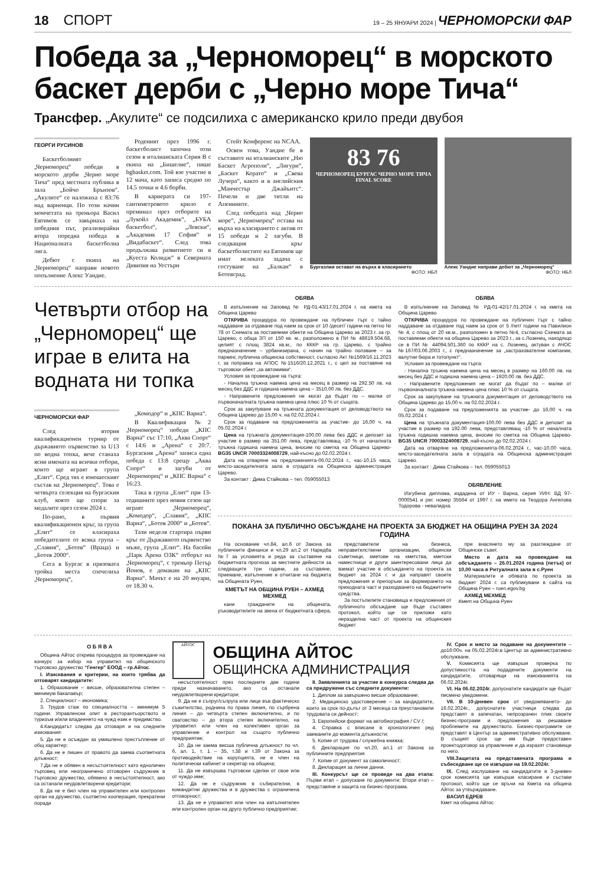18 СПОРТ
19 – 25 ЯНУАРИ 2024 | ЧЕРНОМОРСКИ ФАР
Победа за „Черноморец“ в морското баскет дерби с „Черно море Тича“
Трансфер. „Акулите“ се подсилиха с американско крило преди двубоя
ГЕОРГИ РУСИНОВ
Баскетболният „Черноморец“ победи в морското дерби „Черно море Тича“ пред местната публика в зала „Бойчо Брънзов“. „Акулите“ се наложиха с 83:76 над варненци. По този начин момчетата на треньора Васил Евтимов се завърнаха на победния път, реализирайки втора поредна победа в Националната баскетболна лига.
Дебют с екипа на „Черноморец“ направи новото попълнение Алекс Уандие.
Роденият през 1996 г. баскетболист започна този сезон в италианската Серия В с екипа на „Бишелие“, пише bgbasket.com. Той взе участие в 12 мача, като записа средно по 14.5 точки и 4.6 борби.
В кариерата си 197-сантиметровото крило е преминал през отборите на „Лукойл Академик“, „БУБА баскетбол“, „Левски“, „Академик 17 София“ и „Видабаскет“. След това продължава развитието си в „Куеста Колидж“ в Северната Дивизия на Уестърн
Стейт Конференс на NCAA.
Освен това, Уандие бе в съставите на италианските „Ню Баскет Агрополи“, „Лигури“, „Баскет Корато“ и „Свева Лучера“, както и в английския „Манчестър Джайънтс“. Печели и две титли на Апенините.
След победата над „Черно море“, „Черноморец“ остава на върха на класирането с актив от 15 победи и 2 загуби. В следващия кръг баскетболистите на Евтимов ще имат нелеката задача с гостуване на „Балкан“ в Ботевград.
83 76
ЧЕРНОМОРЕЦ БУРГАС ЧЕРНО МОРЕ ТИЧА FINAL SCORE
Бургазлии остават на върха в класирането
ФОТО: НБЛ
Алекс Уандие направи дебют за „Черноморец“
ФОТО: НБЛ
Четвърти отбор на „Черноморец“ ще играе в елита на водната ни топка
ЧЕРНОМОРСКИ ФАР
След втория квалификационен турнир от държавното първенство за U13 по водна топка, вече станаха ясни имената на всички отбори, които ще играят в група „Елит“. Сред тях е юношеският състав на „Черноморец“. Това е четвърта селекция на бургаския клуб, която ще спори за медалите през сезон 2024 г.
По-рано, в първия квалификационен кръг, за група „Елит“ се класираха победителите от всяка група – „Славия“, „Ботев“ (Враца) и „Ботев 2000“.
Сега в Бургас в призовата тройка места спечелиха „Черноморец“,
„Комодор“ и „КПС Варна“.
В Квалификация №2 „Черноморец“ победи „КПС Варна“ със 17:10, „Аква Спорт“ с 14:6 и „Арена“ с 20:7. Бургаския „Арена“ записа една победа с 13:8 срещу „Аква Спорт“ и загуби от „Черноморец“ и „КПС Варна“ с 16:23.
Така в група „Елит“ при 13-годишните през новия сезон ще играят „Черноморец“, „Комодор“, „Славия“, „КПС Варна“, „Ботев 2000“ и „Ботев“.
Тази неделя стартира първи кръг от Държавното първенство мъже, група „Елит“. На басейн „Парк Арена ОЗК“ отборът на „Черноморец“, с треньор Петър Йонов, е домакин на „КПС Варна“. Мачът е на 20 януари, от 18.30 ч.
ОБЯВА
В изпълнение на Заповед № РД-01-43/17.01.2024 г. на кмета на Община Царево
ОТКРИВА процедура по провеждане на публичен търг с тайно наддаване за отдаване под наем за срок от 10 /десет/ години на петно № 78 от Схемата за поставяеми обекти на Община Царево за 2023 г. за гр. Царево, с обща ЗП от 150 кв. м., разположено в ПИ № 48619.504.68, целият с площ 3824 кв.м., по КККР на гр. Царево, с трайно предназначение – урбанизирана, с начин на трайно ползване – за паркинг, публична общинска собственост, съгласно Акт №1569/16.11.2023 г. за поправка на АПОС №1516/20.12.2021 г., с цел за поставяне на търговски обект „за автомивки“.
Условия за провеждане на търга:
- Начална тръжна наемна цена на месец в размер на 292.50 лв. на месец без ДДС и годишна наемна цена – 3510.00 лв. без ДДС.
- Направените предложения не могат да бъдат по – малки от първоначалната тръжна наемна цена плюс 10 % от същата.
Срок за закупуване на тръжната документация от деловодството на Община Царево до 15,00 ч. на 02.02.2024 г.
Срок за подаване на предложенията за участие- до 16,00 ч. на 05.02.2024 г.
Цена на тръжната документация-100.00 лева без ДДС и депозит за участие в размер на 351.00 лева, представляващ -10 % от началната тръжна годишна наемна цена, вносим по сметка на Община Царево-BG35 UNCR 70003324008729, най-късно до 02.02.2024 г.
Дата на отваряне на предложенията-06.02.2024 г., час-10,15 часа, място-заседателната зала в сградата на Общинска администрация Царево.
За контакт : Дима Стайкова – тел. 059055013
ОБЯВА
В изпълнение на Заповед № РД-01-42/17.01.2024 г. на кмета на Община Царево
ОТКРИВА процедура по провеждане на публичен търг с тайно наддаване за отдаване под наем за срок от 5 /пет/ години на Павилион № 4, с площ от 20 кв.м., разположен в петно №4, съгласно Схемата за поставяеми обекти на община Царево за 2023 г., за с.Лозенец, находящо се в ПИ № 44094.501.360 по КККР на с. Лозенец, актуван с АЧОС №167/03.06.2003 г., с предназначение за „застрахователни компании, валутни бюра и тотопункт“.
Условия за провеждане на търга:
- Начална тръжна наемна цена на месец в размер на 160.00 лв. на месец без ДДС и годишна наемна цена – 1920.00 лв. без ДДС.
- Направените предложения не могат да бъдат по – малки от първоначалната тръжна наемна цена плюс 10 % от същата.
Срок за закупуване на тръжната документация от деловодството на Община Царево до 15,00 ч. на 02.02.2024 г.
Срок за подаване на предложенията за участие- до 16,00 ч. на 05.02.2024 г.
Цена на тръжната документация-100.00 лева без ДДС и депозит за участие в размер на 192.00 лева, представляващ -10 % от началната тръжна годишна наемна цена, вносим по сметка на Община Царево-BG35 UNCR 70003324008729, най-късно до 02.02.2024 г.
Дата на отваряне на предложенията-06.02.2024 г., час-10,00 часа, място-заседателната зала в сградата на Общинска администрация Царево.
За контакт : Дима Стайкова – тел. 059055013
ОБЯВЛЕНИЕ
Изгубена диплома, издадена от ИУ - Варна, серия УИН: ВД 97-0000541 и рег. номер 35564 от 1997 г. на името на Теодора Ангелова Тодорова - невалидна.
ПОКАНА ЗА ПУБЛИЧНО ОБСЪЖДАНЕ НА ПРОЕКТА ЗА БЮДЖЕТ НА ОБЩИНА РУЕН ЗА 2024 ГОДИНА
На основание чл.84, ал.6 от Закона за публичните финанси и чл.29 ал.2 от Наредба №7 за условията и реда за съставяне на бюджетната прогноза за местните дейности за следващите три години, за съставяне, приемане, изпълнение и отчитане на бюджета на Общината Руен,
КМЕТЪТ НА ОБЩИНА РУЕН – АХМЕД МЕХМЕД
кани гражданите на общината, ръководителите на звена от бюджетната сфера,
представители на бизнеса, неправителствени организации, общински съветници, кметове на кметства, кметски наместници и други заинтересовани лица да вземат участие в обсъждането на проекта за бюджет за 2024 г. и да направят своите предложения и препоръки за формирането на приходната част и разходването на бюджетните средства.
За постъпилите становища и предложения от публичното обсъждане ще бъде съставен протокол, който ще се приложи като неразделна част от проекта на общинския бюджет
при внасянето му за разглеждане от Общински съвет.
Място и дата на провеждане на обсъждането – 26.01.2024 година (петък) от 10,00 часа в Ритуалната зала в с.Руен
Материалите и обявата по проекта за бюджет 2024 г. са публикувани в сайта на Община Руен – ruen.egov.bg
АХМЕД МЕХМЕД
Кмет на Община Руен
О Б Я В А
Община Айтос открива процедура за провеждане на конкурс за избор на управител на общинското търговско дружество “Генгер” ЕООД – гр.Айтос.
I. Изисквания и критерии, на които трябва да отговарят кандидатите:
1. Образование – висше, образователна степен – минимум бакалавър;
2. Специалност – икономика;
3. Трудов стаж по специалността – минимум 5 години. Управленски опит в ресторантьорството и туризъм и/или владеенето на чужд език е предимство.
4.Кандидатът следва да отговаря и на следните изисквания:
5. Да не е осъждан за умишлено престъпление от общ характер;
6. Да не е лишен от правото да заема съответната длъжност;
7.Да не е обявен в несъстоятелност като едноличен търговец или неограничено отговорен съдружник в търговско дружество, обявено в несъстоятелност, ако са останали неудовлетворени кредитори;
8. Да не е бил член на управителен или контролен орган на дружество, съответно кооперация, прекратени поради
АЙТОС
ОБЩИНА АЙТОС
ОБЩИНСКА АДМИНИСТРАЦИЯ
несъстоятелност през последните две години преди назначаването, ако са останали неудовлетворени кредитори;
9. Да не е съпруг/съпруга или лице във фактическо съжителство, роднина по права линия, по сърбрена линия – до четвърта степен включително, и по сватовство – до втора степен включително, на управител или член на колективен орган за управление и контрол на същото публично предприятие;
10. Да не заема висша публична длъжност по чл. 6, ал. 1, т. 1 – 35, т.38 и т.39 от Закона за противодействие на корупцията, не е член на политически кабинет и секретар на община;
11. Да не извършва търговски сделки от свое или от чуждо име;
12. Да не е съдружник в събирателни, в командитни дружества и в дружества с ограничена отговорност;
13. Да не е управител или член на изпълнителен или контролен орган на друго публично предприятие;
II. Заявленията за участие в конкурса следва да са придружени със следните документи:
1. Диплом за завършено висше образование;
2. Медицинско удостоверение – за кандидатите, които за срок по-дълъг от 3 месеца са преустановили трудовата си дейност;
3. Европейски формат на автобиография / CV /;
4. Справка с вписани в хронологичен ред заеманите до момента длъжности;
5. Копие от трудова / служебна книжка;
6. Декларация по чл.20, ал.1 от Закона за публичните предприятия
7. Копие от документ за самоличност;
8. Декларация за лични данни.
III. Конкурсът ще се проведе на два етапа: Първи етап – допускане по документи; Втори етап – представяне и защита на бизнес-програма.
IV. Срок и място за подаване на документите – до16:00ч. на 05.02.2024г.в Център за административно обслужване.
V. Комисията ще извърши проверка по допустимостта на подадените документи на кандидатите, отговарящи на изискванията на 06.02.2024г.
VI. На 06.02.2024г. допуснатите кандидати ще бъдат писмено уведомени.
VII. В 10-дневен срок от уведомяването- до 16.02.2024г., допуснатите участници следва да представят в запечатан, непрозрачен плик своите бизнес-програми и предложения за решаване проблемите на дружеството. Бизнес-програмите се представят в Център за административно обслужване. В същият срок ще им бъде предоставен проектодоговор за управление и да изразят становище по него.
VIII.Защитата на представената програма и събеседване ще се извърши на 19.02.2024г.
IX. След изслушване на кандидатите в 3-дневен срок комисията ще извърши класиране и състави протокол, който ще се връчи на Кмета на община Айтос за утвърждаване.
ВАСИЛ ЕДРЕВ
Кмет на община Айтос